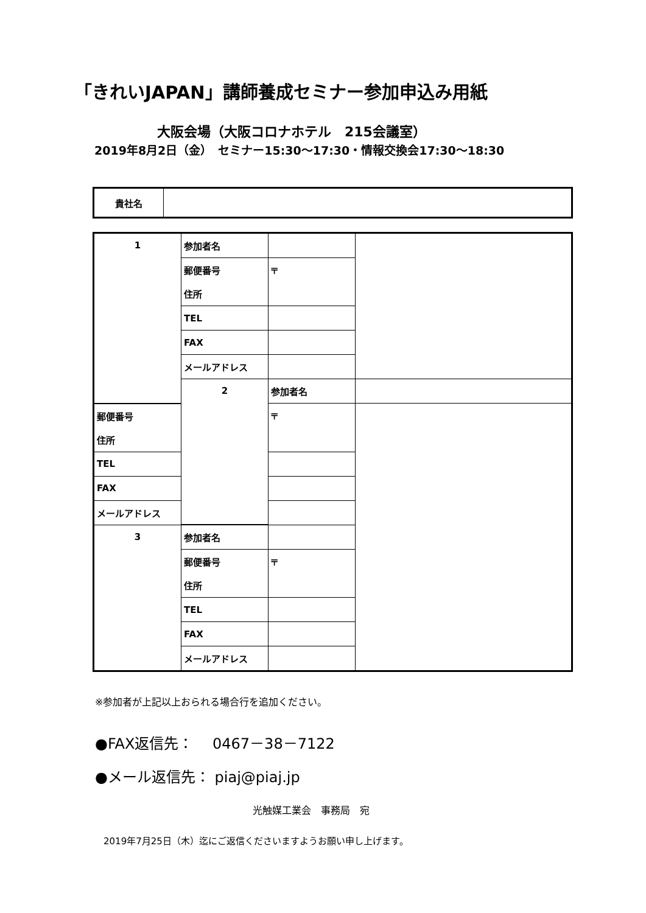「きれいJAPAN」講師養成セミナー参加申込み用紙
大阪会場（大阪コロナホテル　215会議室）
2019年8月2日（金）　セミナー15:30～17:30・情報交換会17:30～18:30
| 貴社名 | |
| 1 | 参加者名 | | |
| | 郵便番号 | 〒 | |
| | 住所 | | |
| | TEL | | |
| | FAX | | |
| | メールアドレス | | |
| | 2 | 参加者名 | |
| 郵便番号 | | 〒 | |
| 住所 | | | |
| TEL | | | |
| FAX | | | |
| メールアドレス | | | |
| 3 | 参加者名 | | |
| | 郵便番号 | 〒 | |
| | 住所 | | |
| | TEL | | |
| | FAX | | |
| | メールアドレス | | |
※参加者が上記以上おられる場合行を追加ください。
●FAX返信先：　 0467－38－7122
●メール返信先： piaj@piaj.jp
光触媒工業会　事務局　宛
2019年7月25日（木）迄にご返信くださいますようお願い申し上げます。